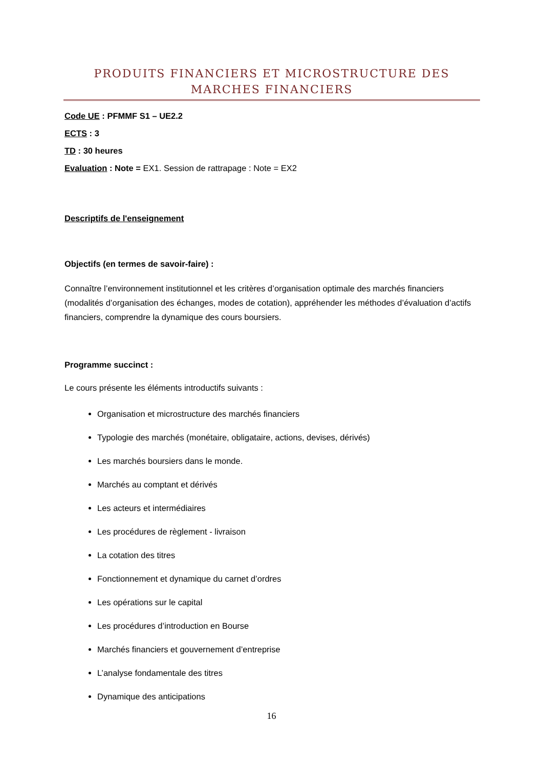PRODUITS FINANCIERS ET MICROSTRUCTURE DES MARCHES FINANCIERS
Code UE : PFMMF S1 – UE2.2
ECTS : 3
TD : 30 heures
Evaluation : Note = EX1. Session de rattrapage : Note = EX2
Descriptifs de l'enseignement
Objectifs (en termes de savoir-faire) :
Connaître l’environnement institutionnel et les critères d’organisation optimale des marchés financiers (modalités d’organisation des échanges, modes de cotation), appréhender les méthodes d’évaluation d’actifs financiers, comprendre la dynamique des cours boursiers.
Programme succinct :
Le cours présente les éléments introductifs suivants :
Organisation et microstructure des marchés financiers
Typologie des marchés (monétaire, obligataire, actions, devises, dérivés)
Les marchés boursiers dans le monde.
Marchés au comptant et dérivés
Les acteurs et intermédiaires
Les procédures de règlement - livraison
La cotation des titres
Fonctionnement et dynamique du carnet d’ordres
Les opérations sur le capital
Les procédures d’introduction en Bourse
Marchés financiers et gouvernement d’entreprise
L’analyse fondamentale des titres
Dynamique des anticipations
16